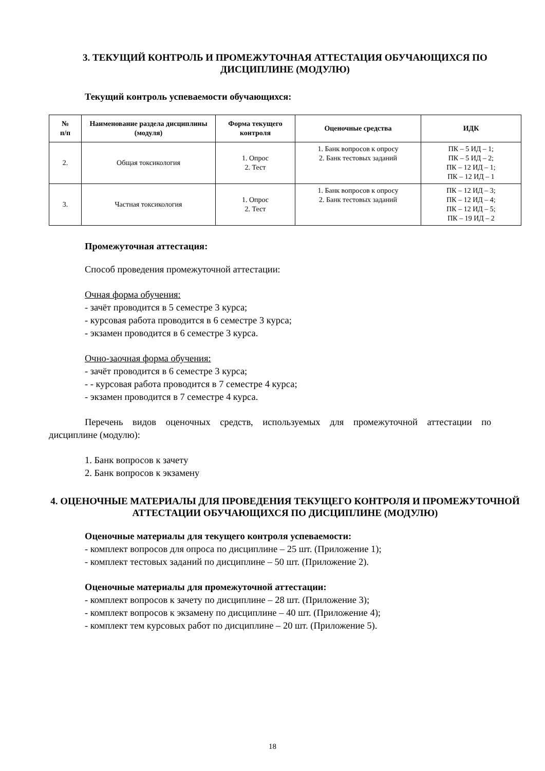3. ТЕКУЩИЙ КОНТРОЛЬ И ПРОМЕЖУТОЧНАЯ АТТЕСТАЦИЯ ОБУЧАЮЩИХСЯ ПО ДИСЦИПЛИНЕ (МОДУЛЮ)
Текущий контроль успеваемости обучающихся:
| № п/п | Наименование раздела дисциплины (модуля) | Форма текущего контроля | Оценочные средства | ИДК |
| --- | --- | --- | --- | --- |
| 2. | Общая токсикология | 1. Опрос 2. Тест | 1. Банк вопросов к опросу 2. Банк тестовых заданий | ПК – 5 ИД – 1; ПК – 5 ИД – 2; ПК – 12 ИД – 1; ПК – 12 ИД – 1 |
| 3. | Частная токсикология | 1. Опрос 2. Тест | 1. Банк вопросов к опросу 2. Банк тестовых заданий | ПК – 12 ИД – 3; ПК – 12 ИД – 4; ПК – 12 ИД – 5; ПК – 19 ИД – 2 |
Промежуточная аттестация:
Способ проведения промежуточной аттестации:
Очная форма обучения:
- зачёт проводится в 5 семестре 3 курса;
- курсовая работа проводится в 6 семестре 3 курса;
- экзамен проводится в 6 семестре 3 курса.
Очно-заочная форма обучения:
- зачёт проводится в 6 семестре 3 курса;
- - курсовая работа проводится в 7 семестре 4 курса;
- экзамен проводится в 7 семестре 4 курса.
Перечень видов оценочных средств, используемых для промежуточной аттестации по
дисциплине (модулю):
1. Банк вопросов к зачету
2. Банк вопросов к экзамену
4. ОЦЕНОЧНЫЕ МАТЕРИАЛЫ ДЛЯ ПРОВЕДЕНИЯ ТЕКУЩЕГО КОНТРОЛЯ И ПРОМЕЖУТОЧНОЙ АТТЕСТАЦИИ ОБУЧАЮЩИХСЯ ПО ДИСЦИПЛИНЕ (МОДУЛЮ)
Оценочные материалы для текущего контроля успеваемости:
- комплект вопросов для опроса по дисциплине – 25 шт. (Приложение 1);
- комплект тестовых заданий по дисциплине – 50 шт. (Приложение 2).
Оценочные материалы для промежуточной аттестации:
- комплект вопросов к зачету по дисциплине – 28 шт. (Приложение 3);
- комплект вопросов к экзамену по дисциплине – 40 шт. (Приложение 4);
- комплект тем курсовых работ по дисциплине – 20 шт. (Приложение 5).
18